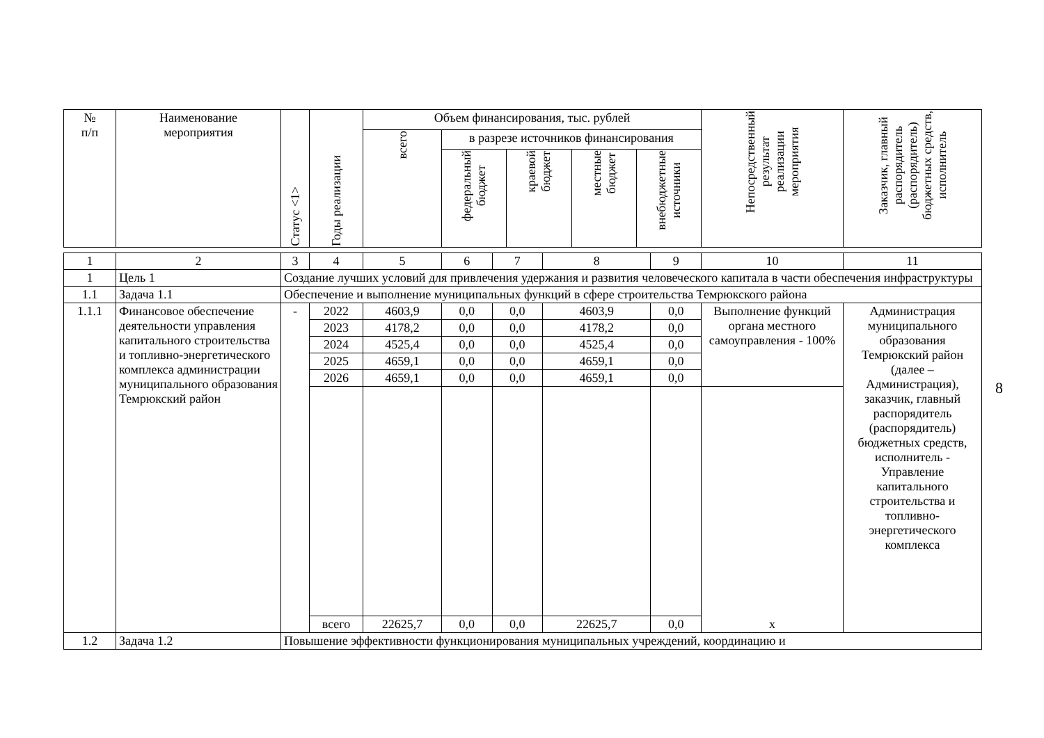| № п/п | Наименование мероприятия | Статус <1> | Годы реализации | Объем финансирования, тыс. рублей | | | | | Непосредственный результат реализации мероприятия | Заказчик, главный распорядитель (распорядитель) бюджетных средств, исполнитель |
| --- | --- | --- | --- | --- | --- | --- | --- | --- | --- | --- |
| | | | | всего | в разрезе источников финансирования | | | | | |
| | | | | | федеральный бюджет | краевой бюджет | местные бюджет | внебюджетные источники | | |
| 1 | 2 | 3 | 4 | 5 | 6 | 7 | 8 | 9 | 10 | 11 |
| 1 | Цель 1 | Создание лучших условий для привлечения удержания и развития человеческого капитала в части обеспечения инфраструктуры | | | | | | | | |
| 1.1 | Задача 1.1 | Обеспечение и выполнение муниципальных функций в сфере строительства Темрюкского района | | | | | | | | |
| 1.1.1 | Финансовое обеспечение деятельности управления капитального строительства и топливно-энергетического комплекса администрации муниципального образования Темрюкский район | - | 2022 | 4603,9 | 0,0 | 0,0 | 4603,9 | 0,0 | Выполнение функций органа местного самоуправления - 100% | Администрация муниципального образования Темрюкский район (далее – Администрация), заказчик, главный распорядитель (распорядитель) бюджетных средств, исполнитель - Управление капитального строительства и топливно-энергетического комплекса |
| | | | 2023 | 4178,2 | 0,0 | 0,0 | 4178,2 | 0,0 | | |
| | | | 2024 | 4525,4 | 0,0 | 0,0 | 4525,4 | 0,0 | | |
| | | | 2025 | 4659,1 | 0,0 | 0,0 | 4659,1 | 0,0 | | |
| | | | 2026 | 4659,1 | 0,0 | 0,0 | 4659,1 | 0,0 | | |
| | | | | | | | | | х | |
| | | | всего | 22625,7 | 0,0 | 0,0 | 22625,7 | 0,0 | | |
| 1.2 | Задача 1.2 | Повышение эффективности функционирования муниципальных учреждений, координацию и | | | | | | | | |
8